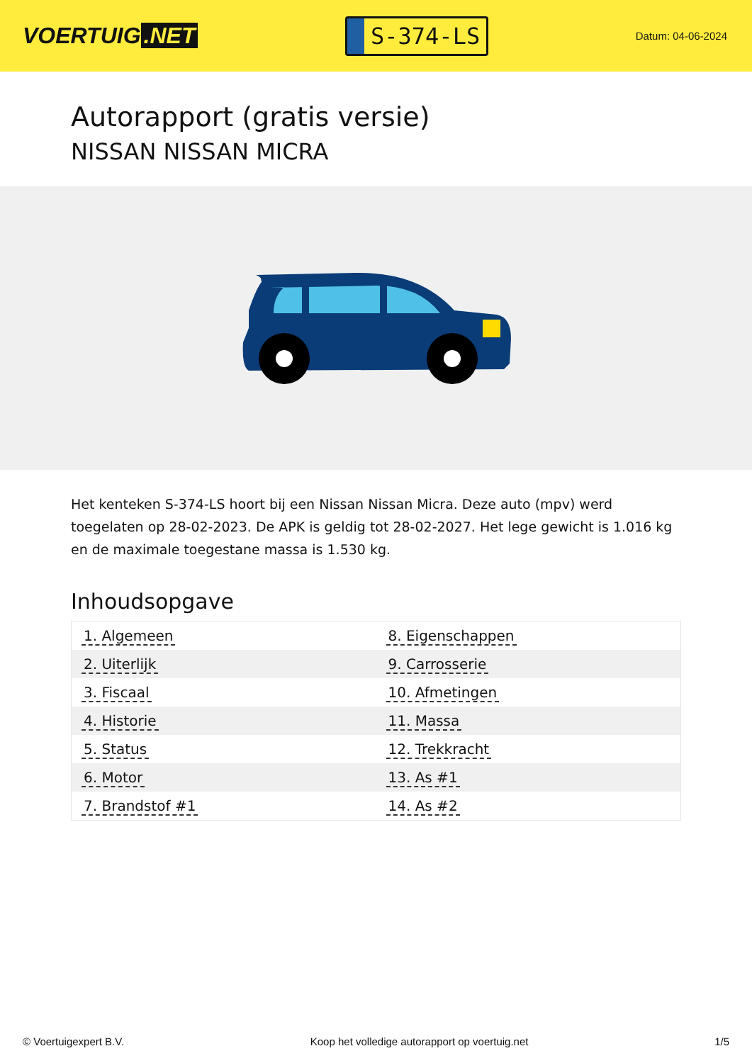VOERTUIG.NET
S-374-LS
Datum: 04-06-2024
Autorapport (gratis versie)
NISSAN NISSAN MICRA
Het kenteken S-374-LS hoort bij een Nissan Nissan Micra. Deze auto (mpv) werd toegelaten op 28-02-2023. De APK is geldig tot 28-02-2027. Het lege gewicht is 1.016 kg en de maximale toegestane massa is 1.530 kg.
Inhoudsopgave
| 1. Algemeen | 8. Eigenschappen |
| 2. Uiterlijk | 9. Carrosserie |
| 3. Fiscaal | 10. Afmetingen |
| 4. Historie | 11. Massa |
| 5. Status | 12. Trekkracht |
| 6. Motor | 13. As #1 |
| 7. Brandstof #1 | 14. As #2 |
© Voertuigexpert B.V. Koop het volledige autorapport op voertuig.net 1/5